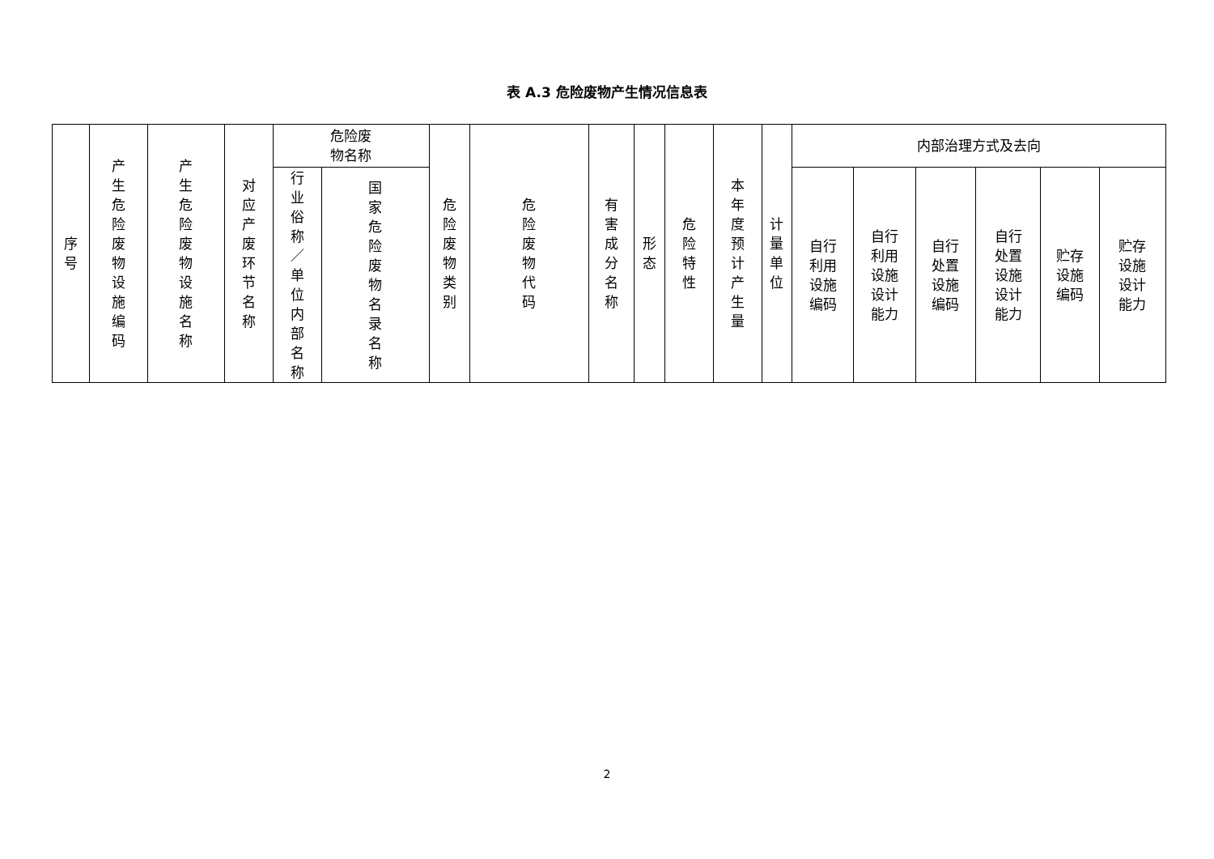表 A.3 危险废物产生情况信息表
| 序号 | 产生危险废物设施编码 | 产生危险废物设施名称 | 对应产废环节名称 | 危险废 物名称 | | 危险废物类别 | 危险废物代码 | 有害成分名称 | 形态 | 危险特性 | 本年度预计产生量 | 计量单位 | 内部治理方式及去向 | | | | | |
| --- | --- | --- | --- | --- | --- | --- | --- | --- | --- | --- | --- | --- | --- | --- | --- | --- | --- | --- |
| | | | | 行业俗称／单位内部名称 | 国家危险废物名录名称 | | | | | | | | 自行 利用 设施 编码 | 自行 利用 设施 设计 能力 | 自行 处置 设施 编码 | 自行 处置 设施 设计 能力 | 贮存 设施 编码 | 贮存 设施 设计 能力 |
2